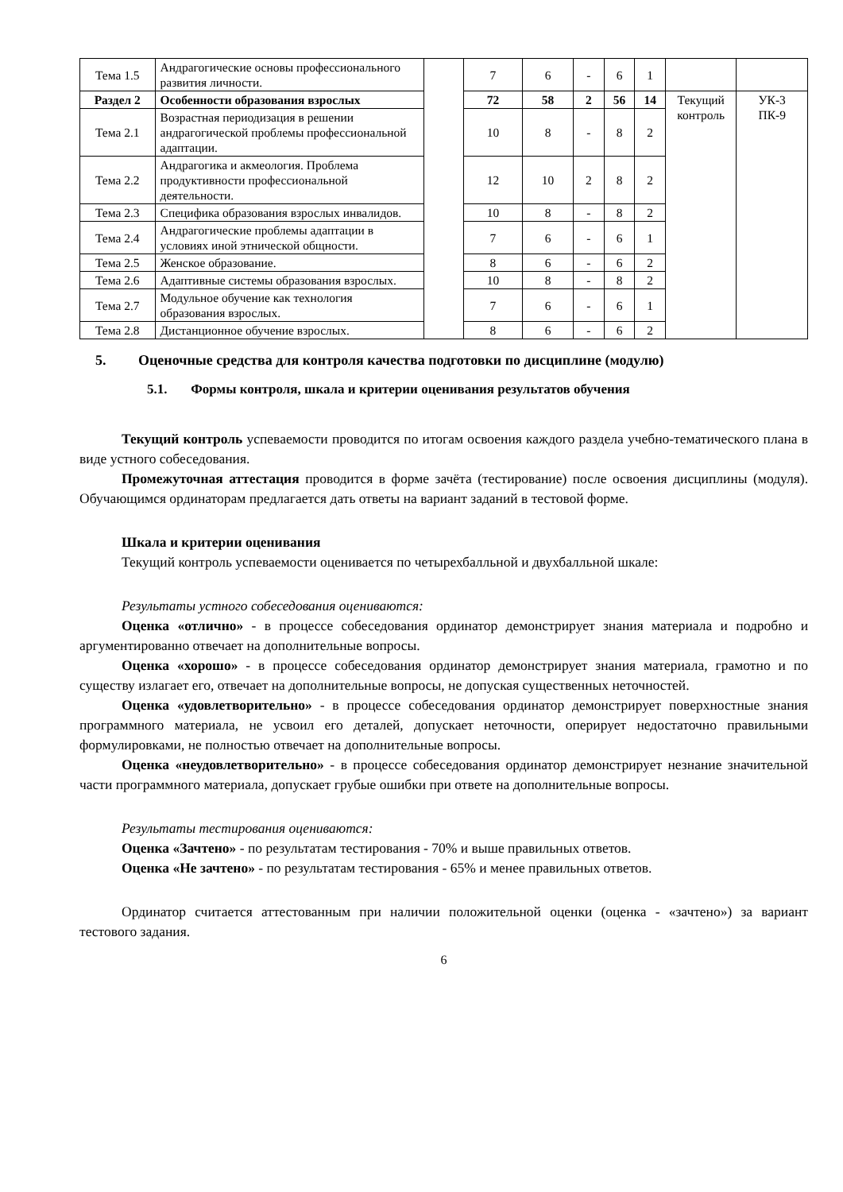| Тема 1.5 | Андрагогические основы профессионального развития личности. | | 7 | 6 | - | 6 | 1 | | |
| Раздел 2 | Особенности образования взрослых | | 72 | 58 | 2 | 56 | 14 | Текущий контроль | УК-3 ПК-9 |
| Тема 2.1 | Возрастная периодизация в решении андрагогической проблемы профессиональной адаптации. | | 10 | 8 | - | 8 | 2 | | |
| Тема 2.2 | Андрагогика и акмеология. Проблема продуктивности профессиональной деятельности. | | 12 | 10 | 2 | 8 | 2 | | |
| Тема 2.3 | Специфика образования взрослых инвалидов. | | 10 | 8 | - | 8 | 2 | | |
| Тема 2.4 | Андрагогические проблемы адаптации в условиях иной этнической общности. | | 7 | 6 | - | 6 | 1 | | |
| Тема 2.5 | Женское образование. | | 8 | 6 | - | 6 | 2 | | |
| Тема 2.6 | Адаптивные системы образования взрослых. | | 10 | 8 | - | 8 | 2 | | |
| Тема 2.7 | Модульное обучение как технология образования взрослых. | | 7 | 6 | - | 6 | 1 | | |
| Тема 2.8 | Дистанционное обучение взрослых. | | 8 | 6 | - | 6 | 2 | | |
5. Оценочные средства для контроля качества подготовки по дисциплине (модулю)
5.1. Формы контроля, шкала и критерии оценивания результатов обучения
Текущий контроль успеваемости проводится по итогам освоения каждого раздела учебно-тематического плана в виде устного собеседования.
Промежуточная аттестация проводится в форме зачёта (тестирование) после освоения дисциплины (модуля). Обучающимся ординаторам предлагается дать ответы на вариант заданий в тестовой форме.
Шкала и критерии оценивания
Текущий контроль успеваемости оценивается по четырехбалльной и двухбалльной шкале:
Результаты устного собеседования оцениваются:
Оценка «отлично» - в процессе собеседования ординатор демонстрирует знания материала и подробно и аргументированно отвечает на дополнительные вопросы.
Оценка «хорошо» - в процессе собеседования ординатор демонстрирует знания материала, грамотно и по существу излагает его, отвечает на дополнительные вопросы, не допуская существенных неточностей.
Оценка «удовлетворительно» - в процессе собеседования ординатор демонстрирует поверхностные знания программного материала, не усвоил его деталей, допускает неточности, оперирует недостаточно правильными формулировками, не полностью отвечает на дополнительные вопросы.
Оценка «неудовлетворительно» - в процессе собеседования ординатор демонстрирует незнание значительной части программного материала, допускает грубые ошибки при ответе на дополнительные вопросы.
Результаты тестирования оцениваются:
Оценка «Зачтено» - по результатам тестирования - 70% и выше правильных ответов.
Оценка «Не зачтено» - по результатам тестирования - 65% и менее правильных ответов.
Ординатор считается аттестованным при наличии положительной оценки (оценка - «зачтено») за вариант тестового задания.
6